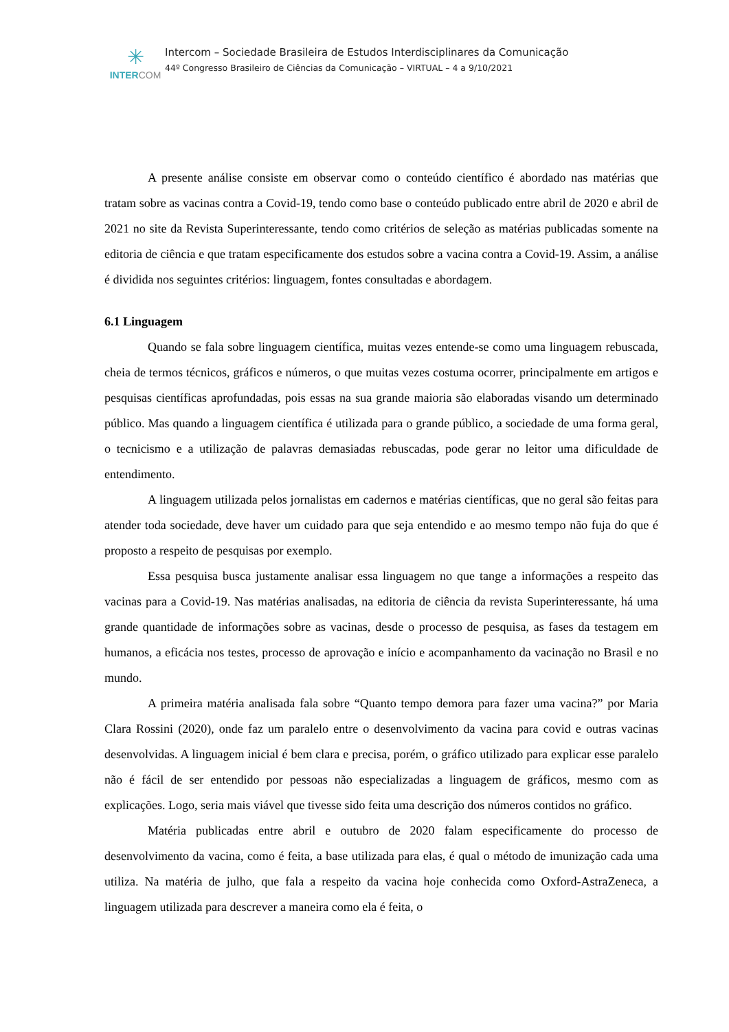✳
INTERCOM
Intercom – Sociedade Brasileira de Estudos Interdisciplinares da Comunicação
44º Congresso Brasileiro de Ciências da Comunicação – VIRTUAL – 4 a 9/10/2021
A presente análise consiste em observar como o conteúdo científico é abordado nas matérias que tratam sobre as vacinas contra a Covid-19, tendo como base o conteúdo publicado entre abril de 2020 e abril de 2021 no site da Revista Superinteressante, tendo como critérios de seleção as matérias publicadas somente na editoria de ciência e que tratam especificamente dos estudos sobre a vacina contra a Covid-19. Assim, a análise é dividida nos seguintes critérios: linguagem, fontes consultadas e abordagem.
6.1 Linguagem
Quando se fala sobre linguagem científica, muitas vezes entende-se como uma linguagem rebuscada, cheia de termos técnicos, gráficos e números, o que muitas vezes costuma ocorrer, principalmente em artigos e pesquisas científicas aprofundadas, pois essas na sua grande maioria são elaboradas visando um determinado público. Mas quando a linguagem científica é utilizada para o grande público, a sociedade de uma forma geral, o tecnicismo e a utilização de palavras demasiadas rebuscadas, pode gerar no leitor uma dificuldade de entendimento.
A linguagem utilizada pelos jornalistas em cadernos e matérias científicas, que no geral são feitas para atender toda sociedade, deve haver um cuidado para que seja entendido e ao mesmo tempo não fuja do que é proposto a respeito de pesquisas por exemplo.
Essa pesquisa busca justamente analisar essa linguagem no que tange a informações a respeito das vacinas para a Covid-19. Nas matérias analisadas, na editoria de ciência da revista Superinteressante, há uma grande quantidade de informações sobre as vacinas, desde o processo de pesquisa, as fases da testagem em humanos, a eficácia nos testes, processo de aprovação e início e acompanhamento da vacinação no Brasil e no mundo.
A primeira matéria analisada fala sobre “Quanto tempo demora para fazer uma vacina?” por Maria Clara Rossini (2020), onde faz um paralelo entre o desenvolvimento da vacina para covid e outras vacinas desenvolvidas. A linguagem inicial é bem clara e precisa, porém, o gráfico utilizado para explicar esse paralelo não é fácil de ser entendido por pessoas não especializadas a linguagem de gráficos, mesmo com as explicações. Logo, seria mais viável que tivesse sido feita uma descrição dos números contidos no gráfico.
Matéria publicadas entre abril e outubro de 2020 falam especificamente do processo de desenvolvimento da vacina, como é feita, a base utilizada para elas, é qual o método de imunização cada uma utiliza. Na matéria de julho, que fala a respeito da vacina hoje conhecida como Oxford-AstraZeneca, a linguagem utilizada para descrever a maneira como ela é feita, o